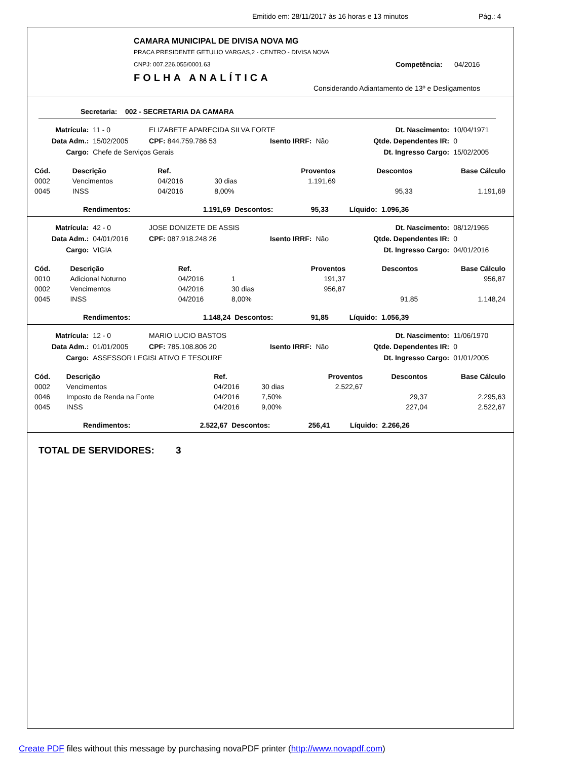Emitido em: 28/11/2017 às 16 horas e 13 minutos Pág.: 4
CAMARA MUNICIPAL DE DIVISA NOVA MG
PRACA PRESIDENTE GETULIO VARGAS,2 - CENTRO - DIVISA NOVA
CNPJ: 007.226.055/0001.63 Competência: 04/2016
FOLHA ANALÍTICA
Considerando Adiantamento de 13º e Desligamentos
Secretaria: 002 - SECRETARIA DA CAMARA
| Matrícula: | 11 - 0 | ELIZABETE APARECIDA SILVA FORTE | | | Dt. Nascimento: | 10/04/1971 |
| Data Adm.: | 15/02/2005 | CPF: 844.759.786 53 | Isento IRRF: | Não | Qtde. Dependentes IR: | 0 |
| Cargo: | Chefe de Serviços Gerais | | | | Dt. Ingresso Cargo: | 15/02/2005 |
| Cód. | Descrição | Ref. | | Proventos | Descontos | Base Cálculo |
| --- | --- | --- | --- | --- | --- | --- |
| 0002 | Vencimentos | 04/2016 | 30 dias | 1.191,69 | | |
| 0045 | INSS | 04/2016 | 8,00% | | 95,33 | 1.191,69 |
| Rendimentos: | 1.191,69 | Descontos: | 95,33 | Líquido: | 1.096,36 | |
| Matrícula: | 42 - 0 | JOSE DONIZETE DE ASSIS | | | Dt. Nascimento: | 08/12/1965 |
| Data Adm.: | 04/01/2016 | CPF: 087.918.248 26 | Isento IRRF: | Não | Qtde. Dependentes IR: | 0 |
| Cargo: | VIGIA | | | | Dt. Ingresso Cargo: | 04/01/2016 |
| Cód. | Descrição | Ref. | | Proventos | Descontos | Base Cálculo |
| --- | --- | --- | --- | --- | --- | --- |
| 0010 | Adicional Noturno | 04/2016 | 1 | 191,37 | | 956,87 |
| 0002 | Vencimentos | 04/2016 | 30 dias | 956,87 | | |
| 0045 | INSS | 04/2016 | 8,00% | | 91,85 | 1.148,24 |
| Rendimentos: | 1.148,24 | Descontos: | 91,85 | Líquido: | 1.056,39 | |
| Matrícula: | 12 - 0 | MARIO LUCIO BASTOS | | | Dt. Nascimento: | 11/06/1970 |
| Data Adm.: | 01/01/2005 | CPF: 785.108.806 20 | Isento IRRF: | Não | Qtde. Dependentes IR: | 0 |
| Cargo: | ASSESSOR LEGISLATIVO E TESOURE | | | | Dt. Ingresso Cargo: | 01/01/2005 |
| Cód. | Descrição | Ref. | | Proventos | Descontos | Base Cálculo |
| --- | --- | --- | --- | --- | --- | --- |
| 0002 | Vencimentos | 04/2016 | 30 dias | 2.522,67 | | |
| 0046 | Imposto de Renda na Fonte | 04/2016 | 7,50% | | 29,37 | 2.295,63 |
| 0045 | INSS | 04/2016 | 9,00% | | 227,04 | 2.522,67 |
| Rendimentos: | 2.522,67 | Descontos: | 256,41 | Líquido: | 2.266,26 | |
TOTAL DE SERVIDORES: 3
Create PDF files without this message by purchasing novaPDF printer (http://www.novapdf.com)